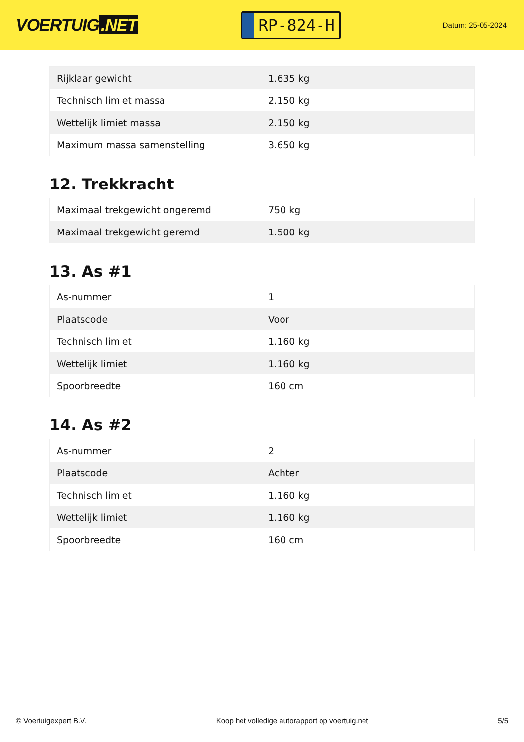VOERTUIG.NET
RP-824-H
Datum: 25-05-2024
| Rijklaar gewicht | 1.635 kg |
| Technisch limiet massa | 2.150 kg |
| Wettelijk limiet massa | 2.150 kg |
| Maximum massa samenstelling | 3.650 kg |
12. Trekkracht
| Maximaal trekgewicht ongeremd | 750 kg |
| Maximaal trekgewicht geremd | 1.500 kg |
13. As #1
| As-nummer | 1 |
| Plaatscode | Voor |
| Technisch limiet | 1.160 kg |
| Wettelijk limiet | 1.160 kg |
| Spoorbreedte | 160 cm |
14. As #2
| As-nummer | 2 |
| Plaatscode | Achter |
| Technisch limiet | 1.160 kg |
| Wettelijk limiet | 1.160 kg |
| Spoorbreedte | 160 cm |
© Voertuigexpert B.V. Koop het volledige autorapport op voertuig.net 5/5